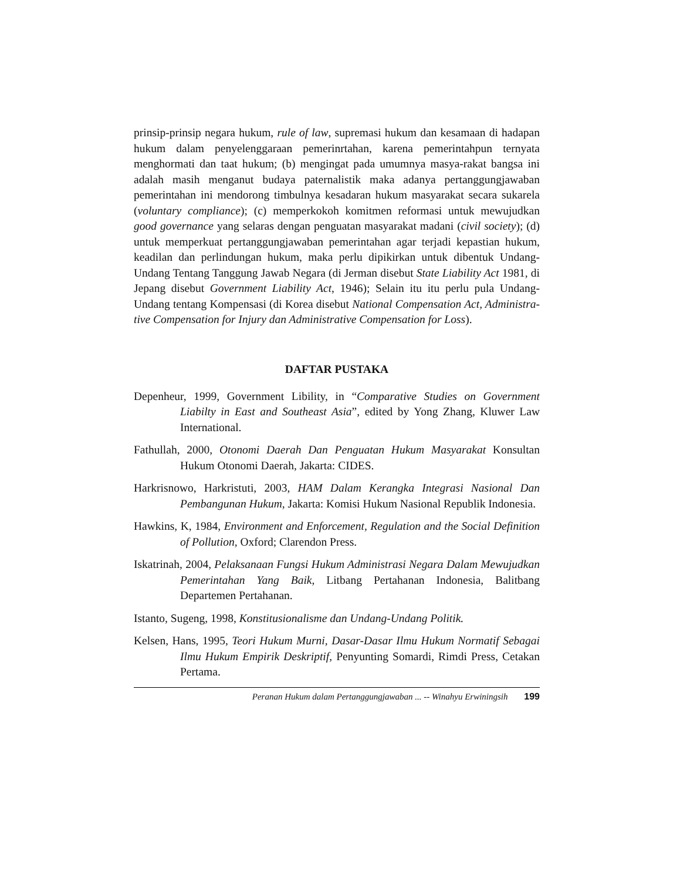prinsip-prinsip negara hukum, rule of law, supremasi hukum dan kesamaan di hadapan hukum dalam penyelenggaraan pemerinrtahan, karena pemerintahpun ternyata menghormati dan taat hukum; (b) mengingat pada umumnya masya-rakat bangsa ini adalah masih menganut budaya paternalistik maka adanya pertanggungjawaban pemerintahan ini mendorong timbulnya kesadaran hukum masyarakat secara sukarela (voluntary compliance); (c) memperkokoh komitmen reformasi untuk mewujudkan good governance yang selaras dengan penguatan masyarakat madani (civil society); (d) untuk memperkuat pertanggungjawaban pemerintahan agar terjadi kepastian hukum, keadilan dan perlindungan hukum, maka perlu dipikirkan untuk dibentuk Undang-Undang Tentang Tanggung Jawab Negara (di Jerman disebut State Liability Act 1981, di Jepang disebut Government Liability Act, 1946); Selain itu itu perlu pula Undang-Undang tentang Kompensasi (di Korea disebut National Compensation Act, Administra-tive Compensation for Injury dan Administrative Compensation for Loss).
DAFTAR PUSTAKA
Depenheur, 1999, Government Libility, in “Comparative Studies on Government Liabilty in East and Southeast Asia”, edited by Yong Zhang, Kluwer Law International.
Fathullah, 2000, Otonomi Daerah Dan Penguatan Hukum Masyarakat Konsultan Hukum Otonomi Daerah, Jakarta: CIDES.
Harkrisnowo, Harkristuti, 2003, HAM Dalam Kerangka Integrasi Nasional Dan Pembangunan Hukum, Jakarta: Komisi Hukum Nasional Republik Indonesia.
Hawkins, K, 1984, Environment and Enforcement, Regulation and the Social Definition of Pollution, Oxford; Clarendon Press.
Iskatrinah, 2004, Pelaksanaan Fungsi Hukum Administrasi Negara Dalam Mewujudkan Pemerintahan Yang Baik, Litbang Pertahanan Indonesia, Balitbang Departemen Pertahanan.
Istanto, Sugeng, 1998, Konstitusionalisme dan Undang-Undang Politik.
Kelsen, Hans, 1995, Teori Hukum Murni, Dasar-Dasar Ilmu Hukum Normatif Sebagai Ilmu Hukum Empirik Deskriptif, Penyunting Somardi, Rimdi Press, Cetakan Pertama.
Peranan Hukum dalam Pertanggungjawaban ... -- Winahyu Erwiningsih 199